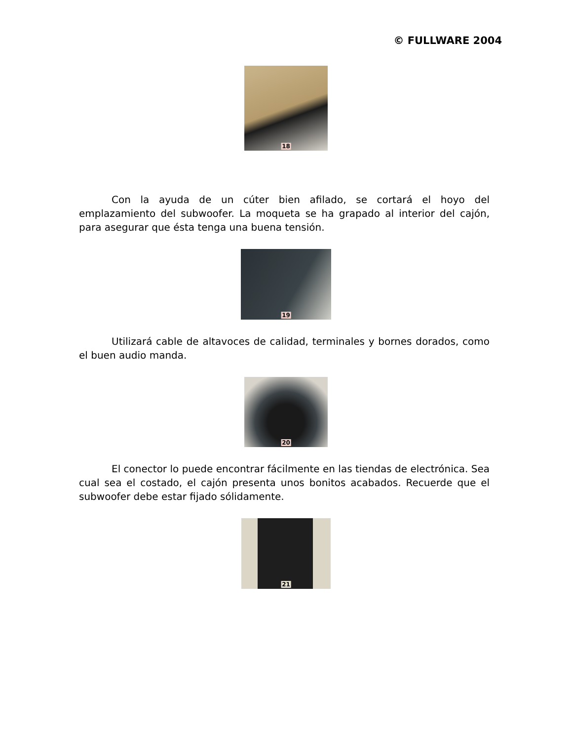© FULLWARE 2004
18
Con la ayuda de un cúter bien afilado, se cortará el hoyo del emplazamiento del subwoofer. La moqueta se ha grapado al interior del cajón, para asegurar que ésta tenga una buena tensión.
19
Utilizará cable de altavoces de calidad, terminales y bornes dorados, como el buen audio manda.
20
El conector lo puede encontrar fácilmente en las tiendas de electrónica. Sea cual sea el costado, el cajón presenta unos bonitos acabados. Recuerde que el subwoofer debe estar fijado sólidamente.
21